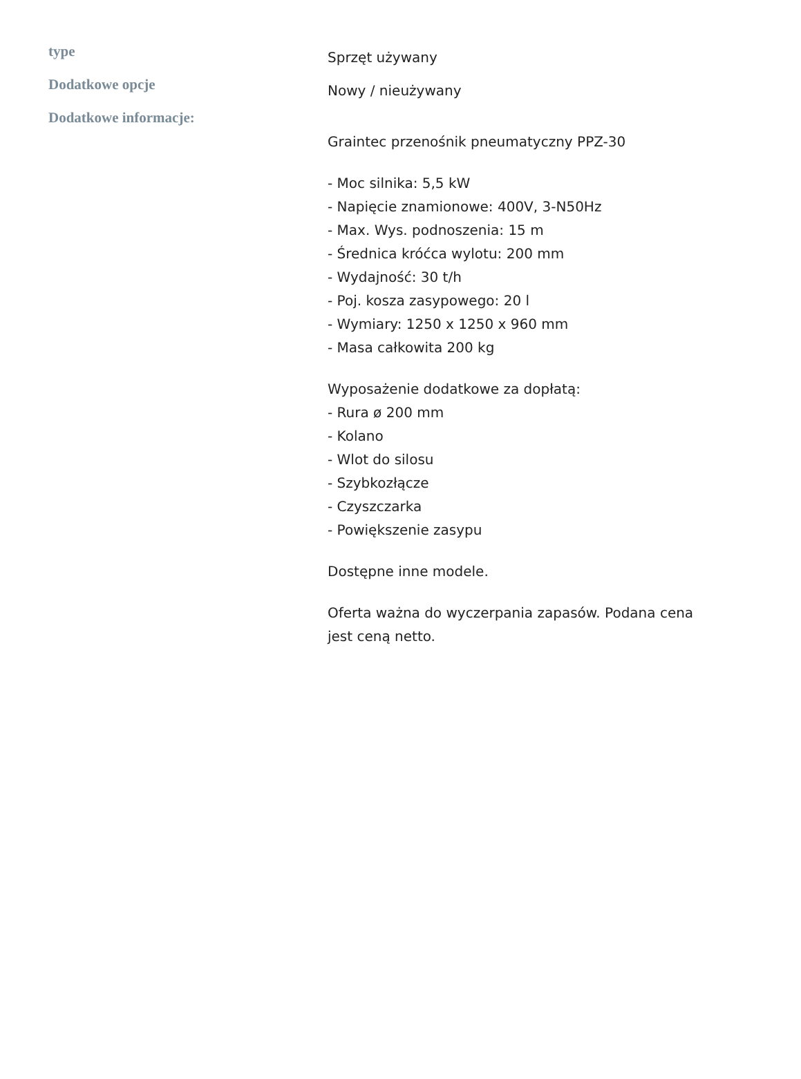| type | Sprzęt używany |
| Dodatkowe opcje | Nowy / nieużywany |
| Dodatkowe informacje: | Graintec przenośnik pneumatyczny PPZ-30 - Moc silnika: 5,5 kW - Napięcie znamionowe: 400V, 3-N50Hz - Max. Wys. podnoszenia: 15 m - Średnica króćca wylotu: 200 mm - Wydajność: 30 t/h - Poj. kosza zasypowego: 20 l - Wymiary: 1250 x 1250 x 960 mm - Masa całkowita 200 kg Wyposażenie dodatkowe za dopłatą: - Rura ø 200 mm - Kolano - Wlot do silosu - Szybkozłącze - Czyszczarka - Powiększenie zasypu Dostępne inne modele. Oferta ważna do wyczerpania zapasów. Podana cena jest ceną netto. |